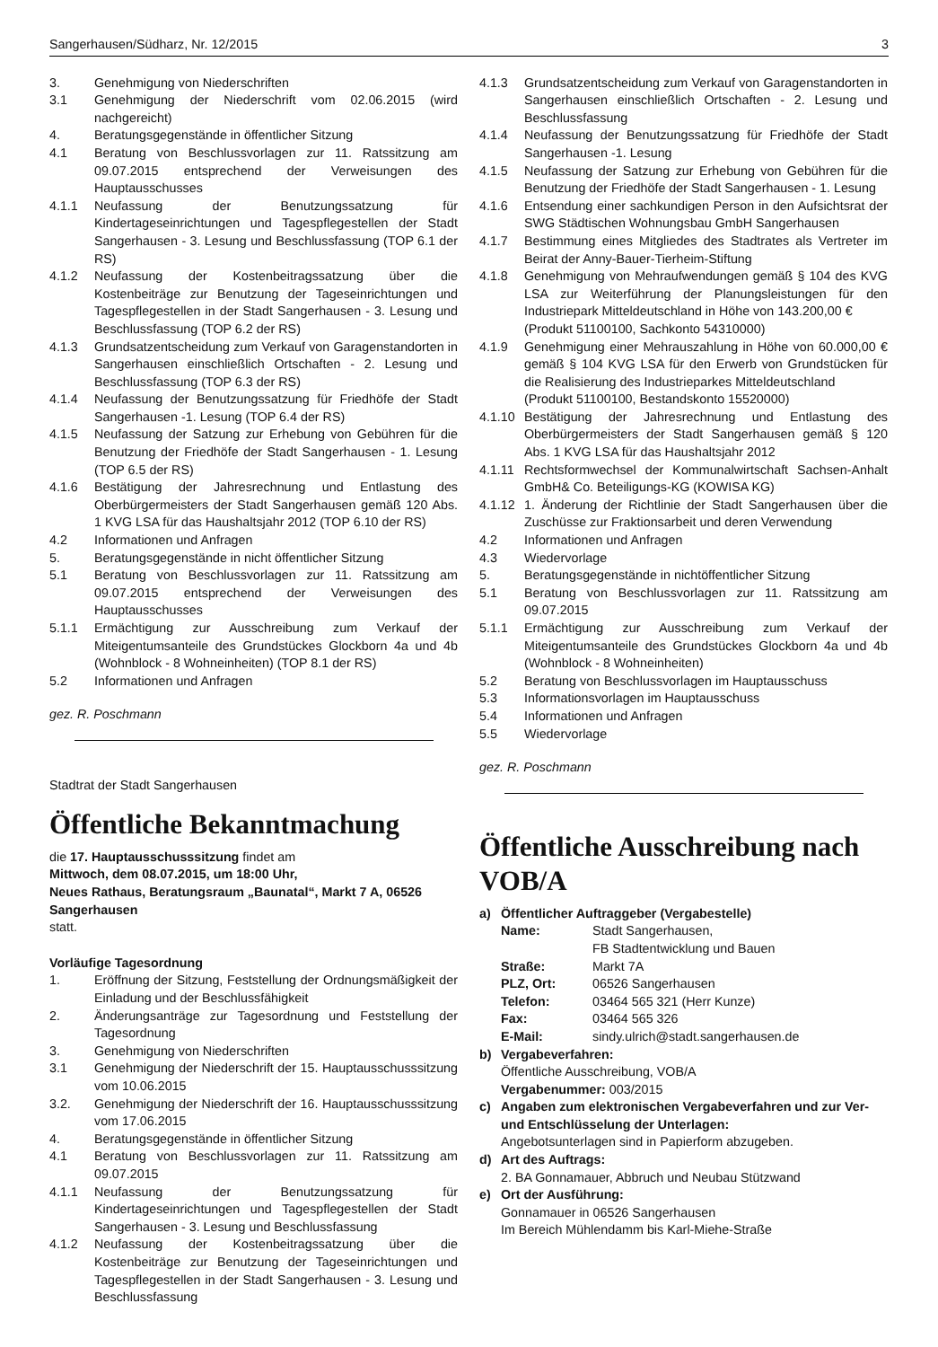Sangerhausen/Südharz, Nr. 12/2015 3
3. Genehmigung von Niederschriften
3.1 Genehmigung der Niederschrift vom 02.06.2015 (wird nachgereicht)
4. Beratungsgegenstände in öffentlicher Sitzung
4.1 Beratung von Beschlussvorlagen zur 11. Ratssitzung am 09.07.2015 entsprechend der Verweisungen des Hauptausschusses
4.1.1 Neufassung der Benutzungssatzung für Kindertageseinrichtungen und Tagespflegestellen der Stadt Sangerhausen - 3. Lesung und Beschlussfassung (TOP 6.1 der RS)
4.1.2 Neufassung der Kostenbeitragssatzung über die Kostenbeiträge zur Benutzung der Tageseinrichtungen und Tagespflegestellen in der Stadt Sangerhausen - 3. Lesung und Beschlussfassung (TOP 6.2 der RS)
4.1.3 Grundsatzentscheidung zum Verkauf von Garagenstandorten in Sangerhausen einschließlich Ortschaften - 2. Lesung und Beschlussfassung (TOP 6.3 der RS)
4.1.4 Neufassung der Benutzungssatzung für Friedhöfe der Stadt Sangerhausen -1. Lesung (TOP 6.4 der RS)
4.1.5 Neufassung der Satzung zur Erhebung von Gebühren für die Benutzung der Friedhöfe der Stadt Sangerhausen - 1. Lesung (TOP 6.5 der RS)
4.1.6 Bestätigung der Jahresrechnung und Entlastung des Oberbürgermeisters der Stadt Sangerhausen gemäß 120 Abs. 1 KVG LSA für das Haushaltsjahr 2012 (TOP 6.10 der RS)
4.2 Informationen und Anfragen
5. Beratungsgegenstände in nicht öffentlicher Sitzung
5.1 Beratung von Beschlussvorlagen zur 11. Ratssitzung am 09.07.2015 entsprechend der Verweisungen des Hauptausschusses
5.1.1 Ermächtigung zur Ausschreibung zum Verkauf der Miteigentumsanteile des Grundstückes Glockborn 4a und 4b (Wohnblock - 8 Wohneinheiten) (TOP 8.1 der RS)
5.2 Informationen und Anfragen
gez. R. Poschmann
Stadtrat der Stadt Sangerhausen
Öffentliche Bekanntmachung
die 17. Hauptausschusssitzung findet am
Mittwoch, dem 08.07.2015, um 18:00 Uhr,
Neues Rathaus, Beratungsraum „Baunatal“, Markt 7 A, 06526 Sangerhausen
statt.
Vorläufige Tagesordnung
1. Eröffnung der Sitzung, Feststellung der Ordnungsmäßigkeit der Einladung und der Beschlussfähigkeit
2. Änderungsanträge zur Tagesordnung und Feststellung der Tagesordnung
3. Genehmigung von Niederschriften
3.1 Genehmigung der Niederschrift der 15. Hauptausschusssitzung vom 10.06.2015
3.2. Genehmigung der Niederschrift der 16. Hauptausschusssitzung vom 17.06.2015
4. Beratungsgegenstände in öffentlicher Sitzung
4.1 Beratung von Beschlussvorlagen zur 11. Ratssitzung am 09.07.2015
4.1.1 Neufassung der Benutzungssatzung für Kindertageseinrichtungen und Tagespflegestellen der Stadt Sangerhausen - 3. Lesung und Beschlussfassung
4.1.2 Neufassung der Kostenbeitragssatzung über die Kostenbeiträge zur Benutzung der Tageseinrichtungen und Tagespflegestellen in der Stadt Sangerhausen - 3. Lesung und Beschlussfassung
4.1.3 Grundsatzentscheidung zum Verkauf von Garagenstandorten in Sangerhausen einschließlich Ortschaften - 2. Lesung und Beschlussfassung
4.1.4 Neufassung der Benutzungssatzung für Friedhöfe der Stadt Sangerhausen -1. Lesung
4.1.5 Neufassung der Satzung zur Erhebung von Gebühren für die Benutzung der Friedhöfe der Stadt Sangerhausen - 1. Lesung
4.1.6 Entsendung einer sachkundigen Person in den Aufsichtsrat der SWG Städtischen Wohnungsbau GmbH Sangerhausen
4.1.7 Bestimmung eines Mitgliedes des Stadtrates als Vertreter im Beirat der Anny-Bauer-Tierheim-Stiftung
4.1.8 Genehmigung von Mehraufwendungen gemäß § 104 des KVG LSA zur Weiterführung der Planungsleistungen für den Industriepark Mitteldeutschland in Höhe von 143.200,00 €
(Produkt 51100100, Sachkonto 54310000)
4.1.9 Genehmigung einer Mehrauszahlung in Höhe von 60.000,00 € gemäß § 104 KVG LSA für den Erwerb von Grundstücken für die Realisierung des Industrieparkes Mitteldeutschland
(Produkt 51100100, Bestandskonto 15520000)
4.1.10 Bestätigung der Jahresrechnung und Entlastung des Oberbürgermeisters der Stadt Sangerhausen gemäß § 120 Abs. 1 KVG LSA für das Haushaltsjahr 2012
4.1.11 Rechtsformwechsel der Kommunalwirtschaft Sachsen-Anhalt GmbH& Co. Beteiligungs-KG (KOWISA KG)
4.1.12 1. Änderung der Richtlinie der Stadt Sangerhausen über die Zuschüsse zur Fraktionsarbeit und deren Verwendung
4.2 Informationen und Anfragen
4.3 Wiedervorlage
5. Beratungsgegenstände in nichtöffentlicher Sitzung
5.1 Beratung von Beschlussvorlagen zur 11. Ratssitzung am 09.07.2015
5.1.1 Ermächtigung zur Ausschreibung zum Verkauf der Miteigentumsanteile des Grundstückes Glockborn 4a und 4b (Wohnblock - 8 Wohneinheiten)
5.2 Beratung von Beschlussvorlagen im Hauptausschuss
5.3 Informationsvorlagen im Hauptausschuss
5.4 Informationen und Anfragen
5.5 Wiedervorlage
gez. R. Poschmann
Öffentliche Ausschreibung nach VOB/A
a) Öffentlicher Auftraggeber (Vergabestelle)
Name: Stadt Sangerhausen,
FB Stadtentwicklung und Bauen
Straße: Markt 7A
PLZ, Ort: 06526 Sangerhausen
Telefon: 03464 565 321 (Herr Kunze)
Fax: 03464 565 326
E-Mail: sindy.ulrich@stadt.sangerhausen.de
b) Vergabeverfahren:
Öffentliche Ausschreibung, VOB/A
Vergabenummer: 003/2015
c) Angaben zum elektronischen Vergabeverfahren und zur Ver- und Entschlüsselung der Unterlagen:
Angebotsunterlagen sind in Papierform abzugeben.
d) Art des Auftrags:
2. BA Gonnamauer, Abbruch und Neubau Stützwand
e) Ort der Ausführung:
Gonnamauer in 06526 Sangerhausen
Im Bereich Mühlendamm bis Karl-Miehe-Straße